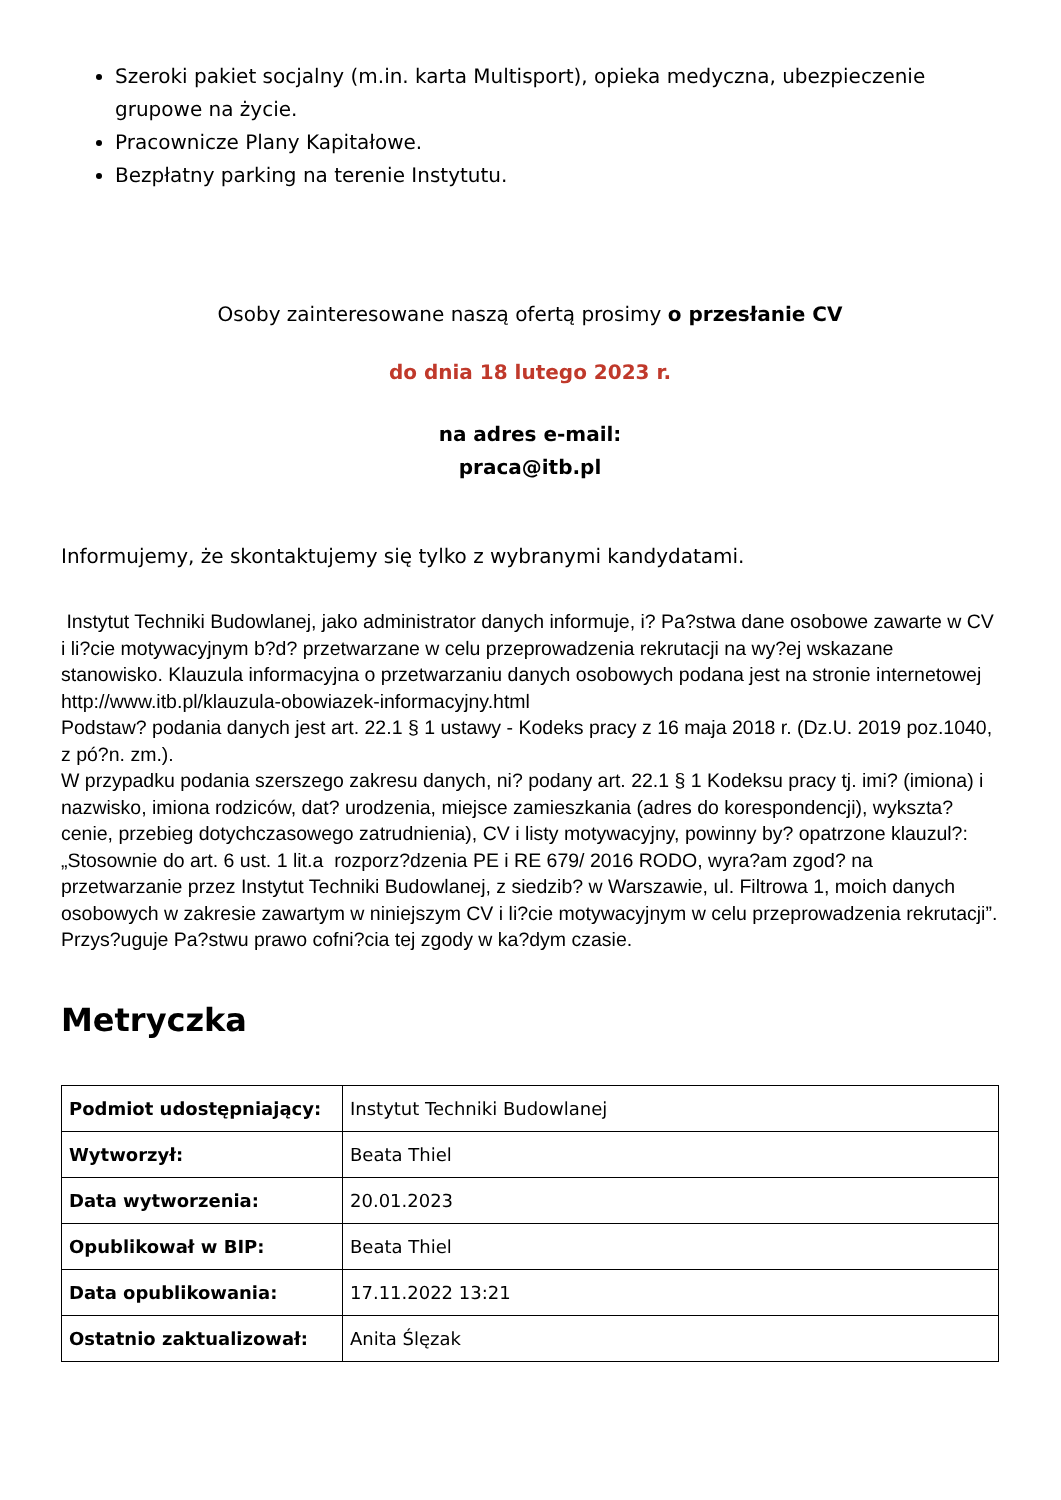Szeroki pakiet socjalny (m.in. karta Multisport), opieka medyczna, ubezpieczenie grupowe na życie.
Pracownicze Plany Kapitałowe.
Bezpłatny parking na terenie Instytutu.
Osoby zainteresowane naszą ofertą prosimy o przesłanie CV
do dnia 18 lutego 2023 r.
na adres e-mail:
praca@itb.pl
Informujemy, że skontaktujemy się tylko z wybranymi kandydatami.
Instytut Techniki Budowlanej, jako administrator danych informuje, i? Pa?stwa dane osobowe zawarte w CV i li?cie motywacyjnym b?d? przetwarzane w celu przeprowadzenia rekrutacji na wy?ej wskazane stanowisko. Klauzula informacyjna o przetwarzaniu danych osobowych podana jest na stronie internetowej http://www.itb.pl/klauzula-obowiazek-informacyjny.html
Podstaw? podania danych jest art. 22.1 § 1 ustawy - Kodeks pracy z 16 maja 2018 r. (Dz.U. 2019 poz.1040, z pó?n. zm.).
W przypadku podania szerszego zakresu danych, ni? podany art. 22.1 § 1 Kodeksu pracy tj. imi? (imiona) i nazwisko, imiona rodziców, dat? urodzenia, miejsce zamieszkania (adres do korespondencji), wykszta?cenie, przebieg dotychczasowego zatrudnienia), CV i listy motywacyjny, powinny by? opatrzone klauzul?:
„Stosownie do art. 6 ust. 1 lit.a rozporz?dzenia PE i RE 679/ 2016 RODO, wyra?am zgod? na przetwarzanie przez Instytut Techniki Budowlanej, z siedzib? w Warszawie, ul. Filtrowa 1, moich danych osobowych w zakresie zawartym w niniejszym CV i li?cie motywacyjnym w celu przeprowadzenia rekrutacji”.
Przys?uguje Pa?stwu prawo cofni?cia tej zgody w ka?dym czasie.
Metryczka
| Podmiot udostępniający: | Instytut Techniki Budowlanej |
| Wytworzył: | Beata Thiel |
| Data wytworzenia: | 20.01.2023 |
| Opublikował w BIP: | Beata Thiel |
| Data opublikowania: | 17.11.2022 13:21 |
| Ostatnio zaktualizował: | Anita Ślęzak |